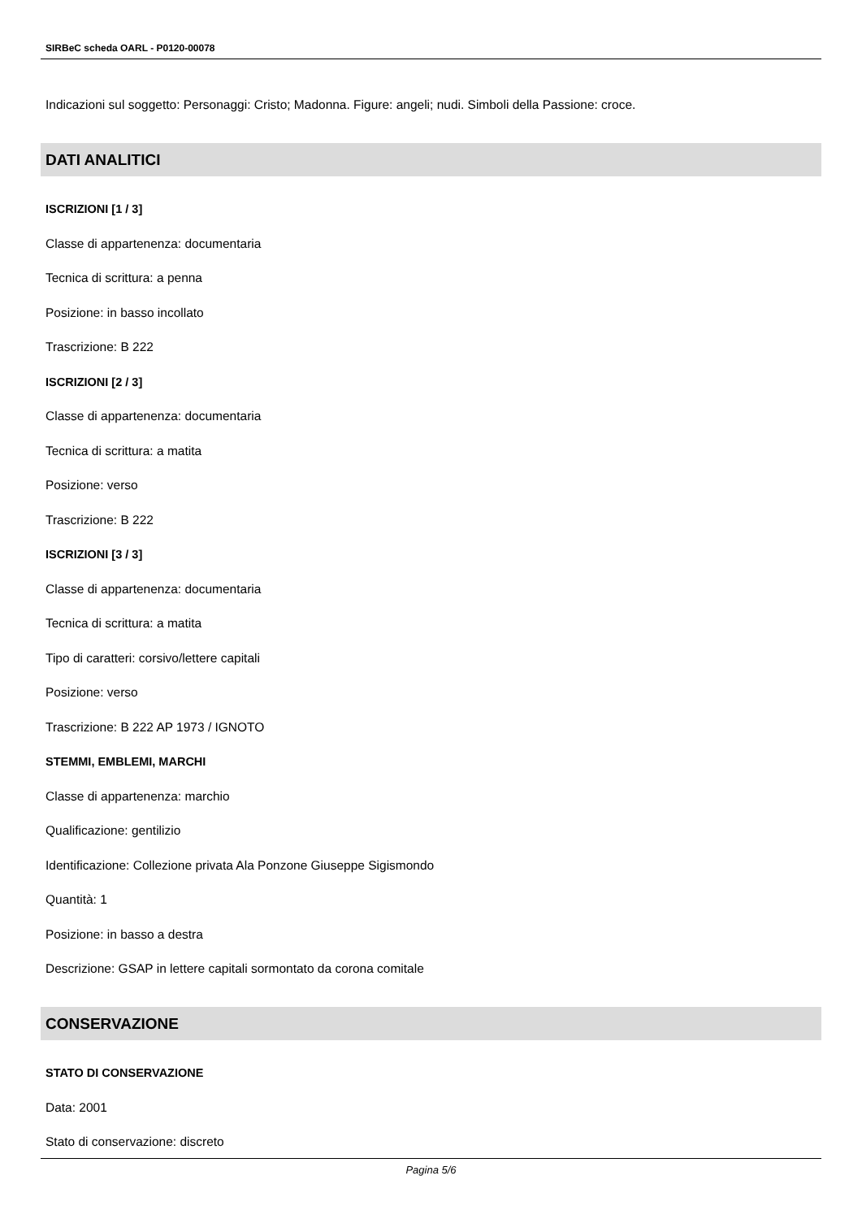SIRBeC scheda OARL - P0120-00078
Indicazioni sul soggetto: Personaggi: Cristo; Madonna. Figure: angeli; nudi. Simboli della Passione: croce.
DATI ANALITICI
ISCRIZIONI [1 / 3]
Classe di appartenenza: documentaria
Tecnica di scrittura: a penna
Posizione: in basso incollato
Trascrizione: B 222
ISCRIZIONI [2 / 3]
Classe di appartenenza: documentaria
Tecnica di scrittura: a matita
Posizione: verso
Trascrizione: B 222
ISCRIZIONI [3 / 3]
Classe di appartenenza: documentaria
Tecnica di scrittura: a matita
Tipo di caratteri: corsivo/lettere capitali
Posizione: verso
Trascrizione: B 222 AP 1973 / IGNOTO
STEMMI, EMBLEMI, MARCHI
Classe di appartenenza: marchio
Qualificazione: gentilizio
Identificazione: Collezione privata Ala Ponzone Giuseppe Sigismondo
Quantità: 1
Posizione: in basso a destra
Descrizione: GSAP in lettere capitali sormontato da corona comitale
CONSERVAZIONE
STATO DI CONSERVAZIONE
Data: 2001
Stato di conservazione: discreto
Pagina 5/6